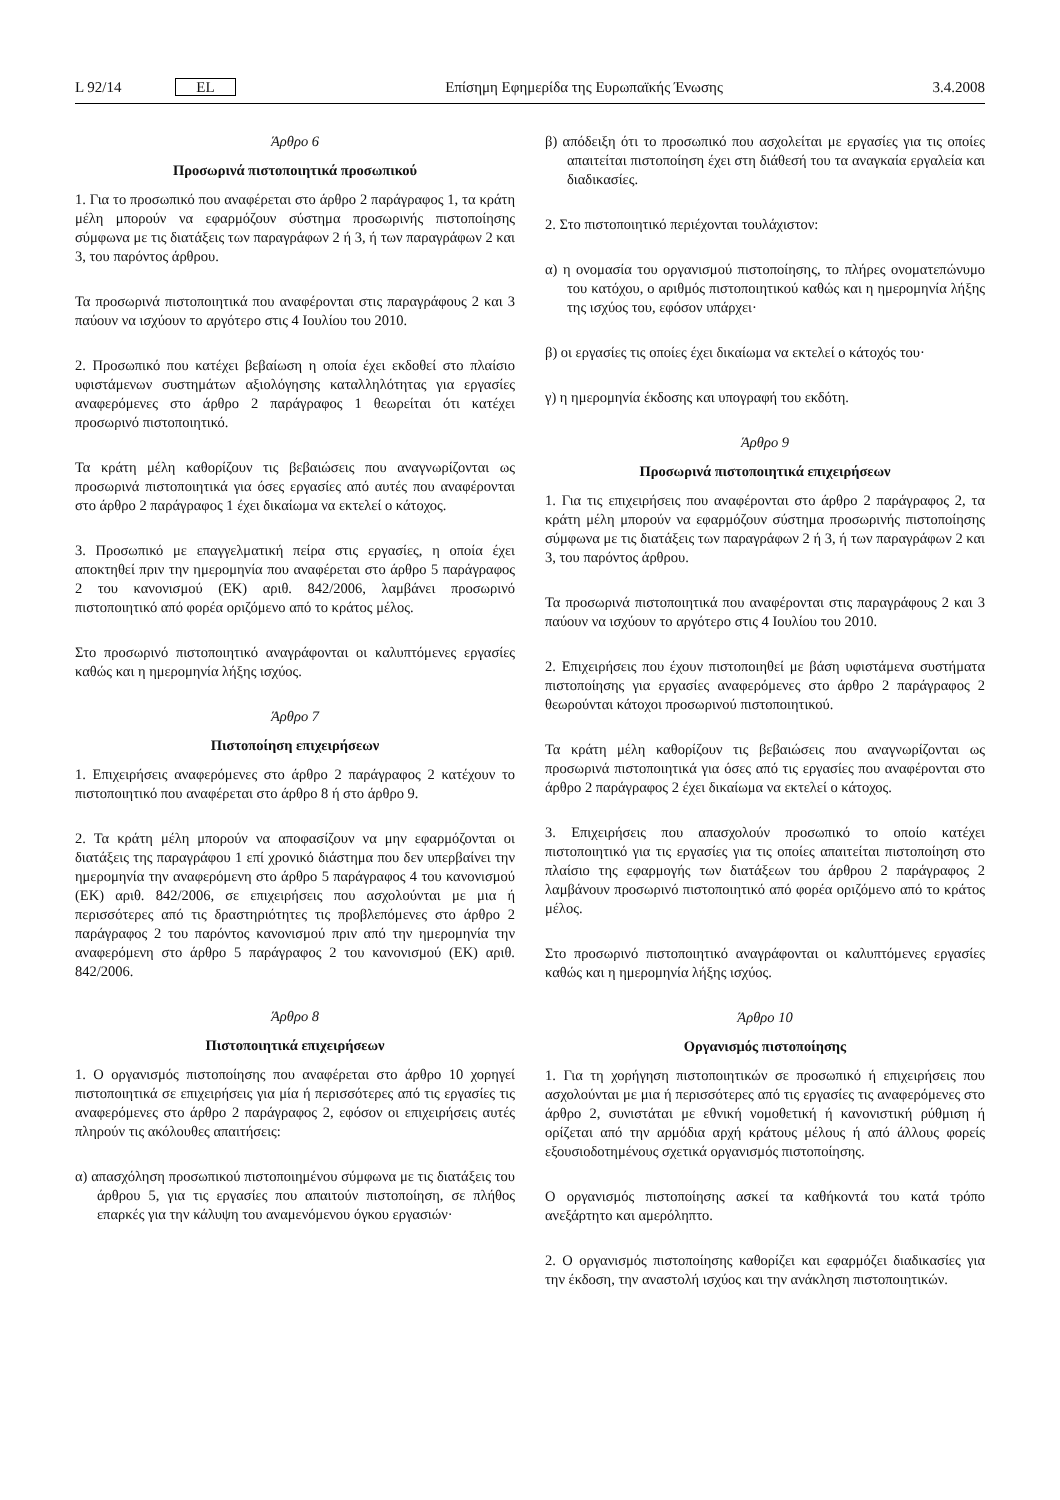L 92/14 EL Επίσημη Εφημερίδα της Ευρωπαϊκής Ένωσης 3.4.2008
Άρθρο 6
Προσωρινά πιστοποιητικά προσωπικού
1. Για το προσωπικό που αναφέρεται στο άρθρο 2 παράγραφος 1, τα κράτη μέλη μπορούν να εφαρμόζουν σύστημα προσωρινής πιστοποίησης σύμφωνα με τις διατάξεις των παραγράφων 2 ή 3, ή των παραγράφων 2 και 3, του παρόντος άρθρου.
Τα προσωρινά πιστοποιητικά που αναφέρονται στις παραγράφους 2 και 3 παύουν να ισχύουν το αργότερο στις 4 Ιουλίου του 2010.
2. Προσωπικό που κατέχει βεβαίωση η οποία έχει εκδοθεί στο πλαίσιο υφιστάμενων συστημάτων αξιολόγησης καταλληλότητας για εργασίες αναφερόμενες στο άρθρο 2 παράγραφος 1 θεωρείται ότι κατέχει προσωρινό πιστοποιητικό.
Τα κράτη μέλη καθορίζουν τις βεβαιώσεις που αναγνωρίζονται ως προσωρινά πιστοποιητικά για όσες εργασίες από αυτές που αναφέρονται στο άρθρο 2 παράγραφος 1 έχει δικαίωμα να εκτελεί ο κάτοχος.
3. Προσωπικό με επαγγελματική πείρα στις εργασίες, η οποία έχει αποκτηθεί πριν την ημερομηνία που αναφέρεται στο άρθρο 5 παράγραφος 2 του κανονισμού (ΕΚ) αριθ. 842/2006, λαμβάνει προσωρινό πιστοποιητικό από φορέα οριζόμενο από το κράτος μέλος.
Στο προσωρινό πιστοποιητικό αναγράφονται οι καλυπτόμενες εργασίες καθώς και η ημερομηνία λήξης ισχύος.
Άρθρο 7
Πιστοποίηση επιχειρήσεων
1. Επιχειρήσεις αναφερόμενες στο άρθρο 2 παράγραφος 2 κατέχουν το πιστοποιητικό που αναφέρεται στο άρθρο 8 ή στο άρθρο 9.
2. Τα κράτη μέλη μπορούν να αποφασίζουν να μην εφαρμόζονται οι διατάξεις της παραγράφου 1 επί χρονικό διάστημα που δεν υπερβαίνει την ημερομηνία την αναφερόμενη στο άρθρο 5 παράγραφος 4 του κανονισμού (ΕΚ) αριθ. 842/2006, σε επιχειρήσεις που ασχολούνται με μια ή περισσότερες από τις δραστηριότητες τις προβλεπόμενες στο άρθρο 2 παράγραφος 2 του παρόντος κανονισμού πριν από την ημερομηνία την αναφερόμενη στο άρθρο 5 παράγραφος 2 του κανονισμού (ΕΚ) αριθ. 842/2006.
Άρθρο 8
Πιστοποιητικά επιχειρήσεων
1. Ο οργανισμός πιστοποίησης που αναφέρεται στο άρθρο 10 χορηγεί πιστοποιητικά σε επιχειρήσεις για μία ή περισσότερες από τις εργασίες τις αναφερόμενες στο άρθρο 2 παράγραφος 2, εφόσον οι επιχειρήσεις αυτές πληρούν τις ακόλουθες απαιτήσεις:
α) απασχόληση προσωπικού πιστοποιημένου σύμφωνα με τις διατάξεις του άρθρου 5, για τις εργασίες που απαιτούν πιστοποίηση, σε πλήθος επαρκές για την κάλυψη του αναμενόμενου όγκου εργασιών·
β) απόδειξη ότι το προσωπικό που ασχολείται με εργασίες για τις οποίες απαιτείται πιστοποίηση έχει στη διάθεσή του τα αναγκαία εργαλεία και διαδικασίες.
2. Στο πιστοποιητικό περιέχονται τουλάχιστον:
α) η ονομασία του οργανισμού πιστοποίησης, το πλήρες ονοματεπώνυμο του κατόχου, ο αριθμός πιστοποιητικού καθώς και η ημερομηνία λήξης της ισχύος του, εφόσον υπάρχει·
β) οι εργασίες τις οποίες έχει δικαίωμα να εκτελεί ο κάτοχός του·
γ) η ημερομηνία έκδοσης και υπογραφή του εκδότη.
Άρθρο 9
Προσωρινά πιστοποιητικά επιχειρήσεων
1. Για τις επιχειρήσεις που αναφέρονται στο άρθρο 2 παράγραφος 2, τα κράτη μέλη μπορούν να εφαρμόζουν σύστημα προσωρινής πιστοποίησης σύμφωνα με τις διατάξεις των παραγράφων 2 ή 3, ή των παραγράφων 2 και 3, του παρόντος άρθρου.
Τα προσωρινά πιστοποιητικά που αναφέρονται στις παραγράφους 2 και 3 παύουν να ισχύουν το αργότερο στις 4 Ιουλίου του 2010.
2. Επιχειρήσεις που έχουν πιστοποιηθεί με βάση υφιστάμενα συστήματα πιστοποίησης για εργασίες αναφερόμενες στο άρθρο 2 παράγραφος 2 θεωρούνται κάτοχοι προσωρινού πιστοποιητικού.
Τα κράτη μέλη καθορίζουν τις βεβαιώσεις που αναγνωρίζονται ως προσωρινά πιστοποιητικά για όσες από τις εργασίες που αναφέρονται στο άρθρο 2 παράγραφος 2 έχει δικαίωμα να εκτελεί ο κάτοχος.
3. Επιχειρήσεις που απασχολούν προσωπικό το οποίο κατέχει πιστοποιητικό για τις εργασίες για τις οποίες απαιτείται πιστοποίηση στο πλαίσιο της εφαρμογής των διατάξεων του άρθρου 2 παράγραφος 2 λαμβάνουν προσωρινό πιστοποιητικό από φορέα οριζόμενο από το κράτος μέλος.
Στο προσωρινό πιστοποιητικό αναγράφονται οι καλυπτόμενες εργασίες καθώς και η ημερομηνία λήξης ισχύος.
Άρθρο 10
Οργανισμός πιστοποίησης
1. Για τη χορήγηση πιστοποιητικών σε προσωπικό ή επιχειρήσεις που ασχολούνται με μια ή περισσότερες από τις εργασίες τις αναφερόμενες στο άρθρο 2, συνιστάται με εθνική νομοθετική ή κανονιστική ρύθμιση ή ορίζεται από την αρμόδια αρχή κράτους μέλους ή από άλλους φορείς εξουσιοδοτημένους σχετικά οργανισμός πιστοποίησης.
Ο οργανισμός πιστοποίησης ασκεί τα καθήκοντά του κατά τρόπο ανεξάρτητο και αμερόληπτο.
2. Ο οργανισμός πιστοποίησης καθορίζει και εφαρμόζει διαδικασίες για την έκδοση, την αναστολή ισχύος και την ανάκληση πιστοποιητικών.